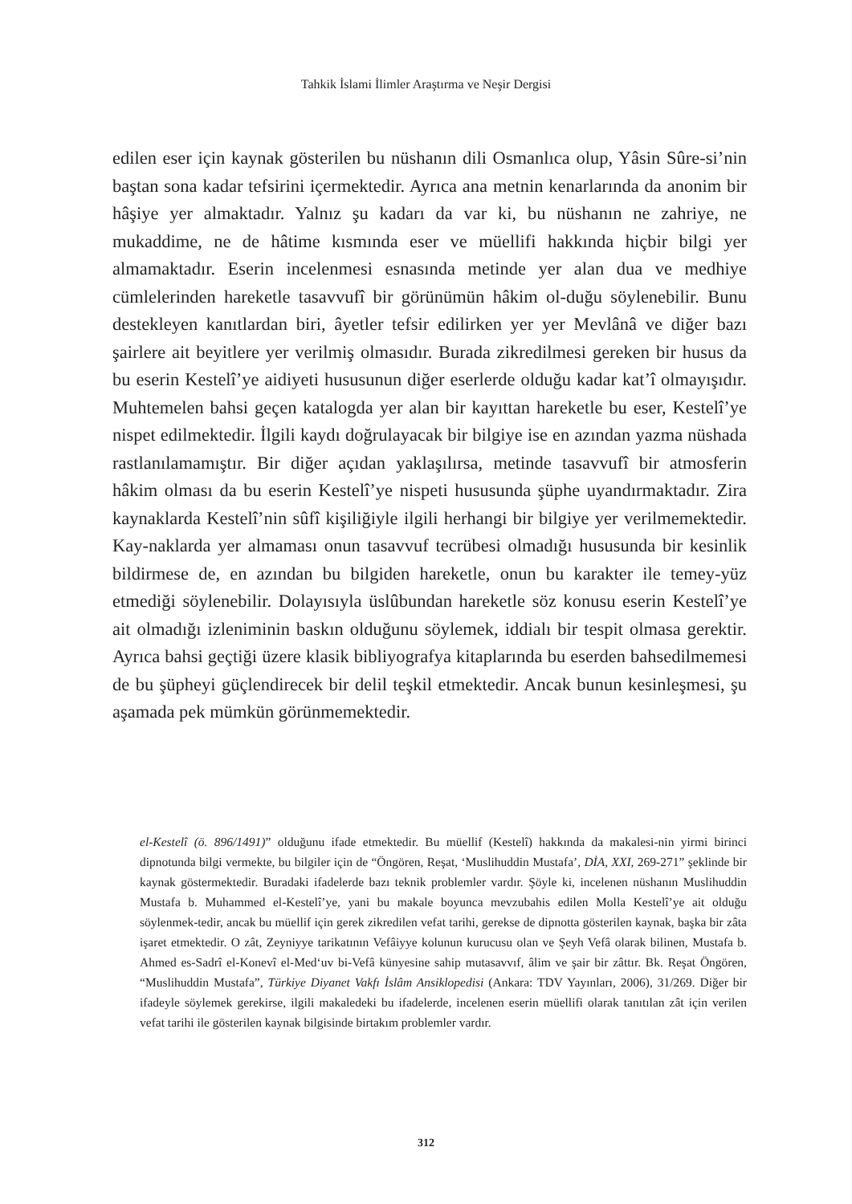Tahkik İslami İlimler Araştırma ve Neşir Dergisi
edilen eser için kaynak gösterilen bu nüshanın dili Osmanlıca olup, Yâsin Sûre-si’nin baştan sona kadar tefsirini içermektedir. Ayrıca ana metnin kenarlarında da anonim bir hâşiye yer almaktadır. Yalnız şu kadarı da var ki, bu nüshanın ne zahriye, ne mukaddime, ne de hâtime kısmında eser ve müellifi hakkında hiçbir bilgi yer almamaktadır. Eserin incelenmesi esnasında metinde yer alan dua ve medhiye cümlelerinden hareketle tasavvufî bir görünümün hâkim ol-duğu söylenebilir. Bunu destekleyen kanıtlardan biri, âyetler tefsir edilirken yer yer Mevlânâ ve diğer bazı şairlere ait beyitlere yer verilmiş olmasıdır. Burada zikredilmesi gereken bir husus da bu eserin Kestelî’ye aidiyeti hususunun diğer eserlerde olduğu kadar kat’î olmayışıdır. Muhtemelen bahsi geçen katalogda yer alan bir kayıttan hareketle bu eser, Kestelî’ye nispet edilmektedir. İlgili kaydı doğrulayacak bir bilgiye ise en azından yazma nüshada rastlanılamamıştır. Bir diğer açıdan yaklaşılırsa, metinde tasavvufî bir atmosferin hâkim olması da bu eserin Kestelî’ye nispeti hususunda şüphe uyandırmaktadır. Zira kaynaklarda Kestelî’nin sûfî kişiliğiyle ilgili herhangi bir bilgiye yer verilmemektedir. Kay-naklarda yer almaması onun tasavvuf tecrübesi olmadığı hususunda bir kesinlik bildirmese de, en azından bu bilgiden hareketle, onun bu karakter ile temey-yüz etmediği söylenebilir. Dolayısıyla üslûbundan hareketle söz konusu eserin Kestelî’ye ait olmadığı izleniminin baskın olduğunu söylemek, iddialı bir tespit olmasa gerektir. Ayrıca bahsi geçtiği üzere klasik bibliyografya kitaplarında bu eserden bahsedilmemesi de bu şüpheyi güçlendirecek bir delil teşkil etmektedir. Ancak bunun kesinleşmesi, şu aşamada pek mümkün görünmemektedir.
el-Kestelî (ö. 896/1491)” olduğunu ifade etmektedir. Bu müellif (Kestelî) hakkında da makalesi-nin yirmi birinci dipnotunda bilgi vermekte, bu bilgiler için de “Öngören, Reşat, ‘Muslihuddin Mustafa’, DİA, XXI, 269-271” şeklinde bir kaynak göstermektedir. Buradaki ifadelerde bazı teknik problemler vardır. Şöyle ki, incelenen nüshanın Muslihuddin Mustafa b. Muhammed el-Kestelî’ye, yani bu makale boyunca mevzubahis edilen Molla Kestelî’ye ait olduğu söylenmek-tedir, ancak bu müellif için gerek zikredilen vefat tarihi, gerekse de dipnotta gösterilen kaynak, başka bir zâta işaret etmektedir. O zât, Zeyniyye tarikatının Vefâiyye kolunun kurucusu olan ve Şeyh Vefâ olarak bilinen, Mustafa b. Ahmed es-Sadrî el-Konevî el-Med‘uv bi-Vefâ künyesine sahip mutasavvıf, âlim ve şair bir zâttır. Bk. Reşat Öngören, “Muslihuddin Mustafa”, Türkiye Diyanet Vakfı İslâm Ansiklopedisi (Ankara: TDV Yayınları, 2006), 31/269. Diğer bir ifadeyle söylemek gerekirse, ilgili makaledeki bu ifadelerde, incelenen eserin müellifi olarak tanıtılan zât için verilen vefat tarihi ile gösterilen kaynak bilgisinde birtakım problemler vardır.
312